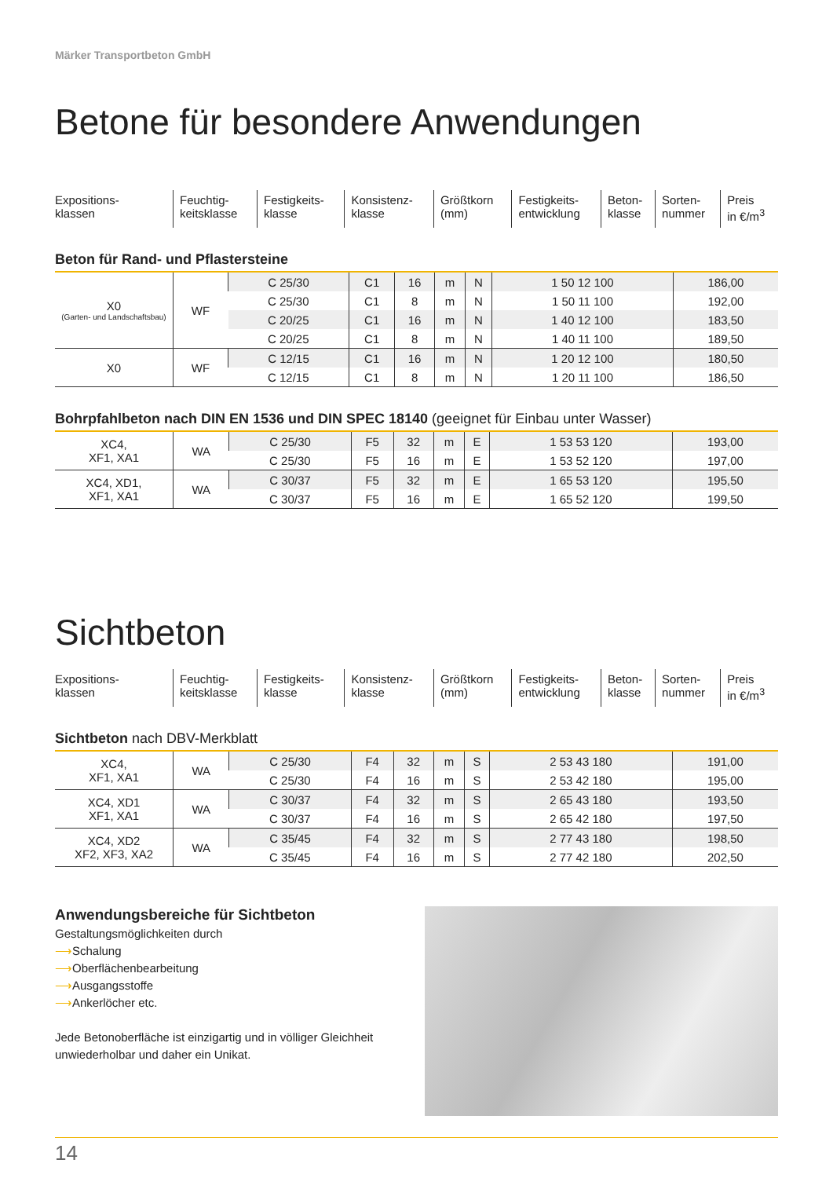Märker Transportbeton GmbH
Betone für besondere Anwendungen
| Expositions- klassen | Feuchtig- keitsklasse | Festigkeits- klasse | Konsistenz- klasse | Größtkorn (mm) | Festigkeits- entwicklung | Beton- klasse | Sorten- nummer | Preis in €/m<sup>3</sup> |
Beton für Rand- und Pflastersteine
| X0 (Garten- und Landschaftsbau) | WF | C 25/30 | C1 | 16 | m | N | 1 50 12 100 | 186,00 |
| | | C 25/30 | C1 | 8 | m | N | 1 50 11 100 | 192,00 |
| | | C 20/25 | C1 | 16 | m | N | 1 40 12 100 | 183,50 |
| | | C 20/25 | C1 | 8 | m | N | 1 40 11 100 | 189,50 |
| X0 | WF | C 12/15 | C1 | 16 | m | N | 1 20 12 100 | 180,50 |
| | | C 12/15 | C1 | 8 | m | N | 1 20 11 100 | 186,50 |
Bohrpfahlbeton nach DIN EN 1536 und DIN SPEC 18140 (geeignet für Einbau unter Wasser)
| XC4, XF1, XA1 | WA | C 25/30 | F5 | 32 | m | E | 1 53 53 120 | 193,00 |
| | | C 25/30 | F5 | 16 | m | E | 1 53 52 120 | 197,00 |
| XC4, XD1, XF1, XA1 | WA | C 30/37 | F5 | 32 | m | E | 1 65 53 120 | 195,50 |
| | | C 30/37 | F5 | 16 | m | E | 1 65 52 120 | 199,50 |
Sichtbeton
| Expositions- klassen | Feuchtig- keitsklasse | Festigkeits- klasse | Konsistenz- klasse | Größtkorn (mm) | Festigkeits- entwicklung | Beton- klasse | Sorten- nummer | Preis in €/m<sup>3</sup> |
Sichtbeton nach DBV-Merkblatt
| XC4, XF1, XA1 | WA | C 25/30 | F4 | 32 | m | S | 2 53 43 180 | 191,00 |
| | | C 25/30 | F4 | 16 | m | S | 2 53 42 180 | 195,00 |
| XC4, XD1 XF1, XA1 | WA | C 30/37 | F4 | 32 | m | S | 2 65 43 180 | 193,50 |
| | | C 30/37 | F4 | 16 | m | S | 2 65 42 180 | 197,50 |
| XC4, XD2 XF2, XF3, XA2 | WA | C 35/45 | F4 | 32 | m | S | 2 77 43 180 | 198,50 |
| | | C 35/45 | F4 | 16 | m | S | 2 77 42 180 | 202,50 |
Anwendungsbereiche für Sichtbeton
Gestaltungsmöglichkeiten durch
⟶Schalung
⟶Oberflächenbearbeitung
⟶Ausgangsstoffe
⟶Ankerlöcher etc.
Jede Betonoberfläche ist einzigartig und in völliger Gleichheit unwiederholbar und daher ein Unikat.
14